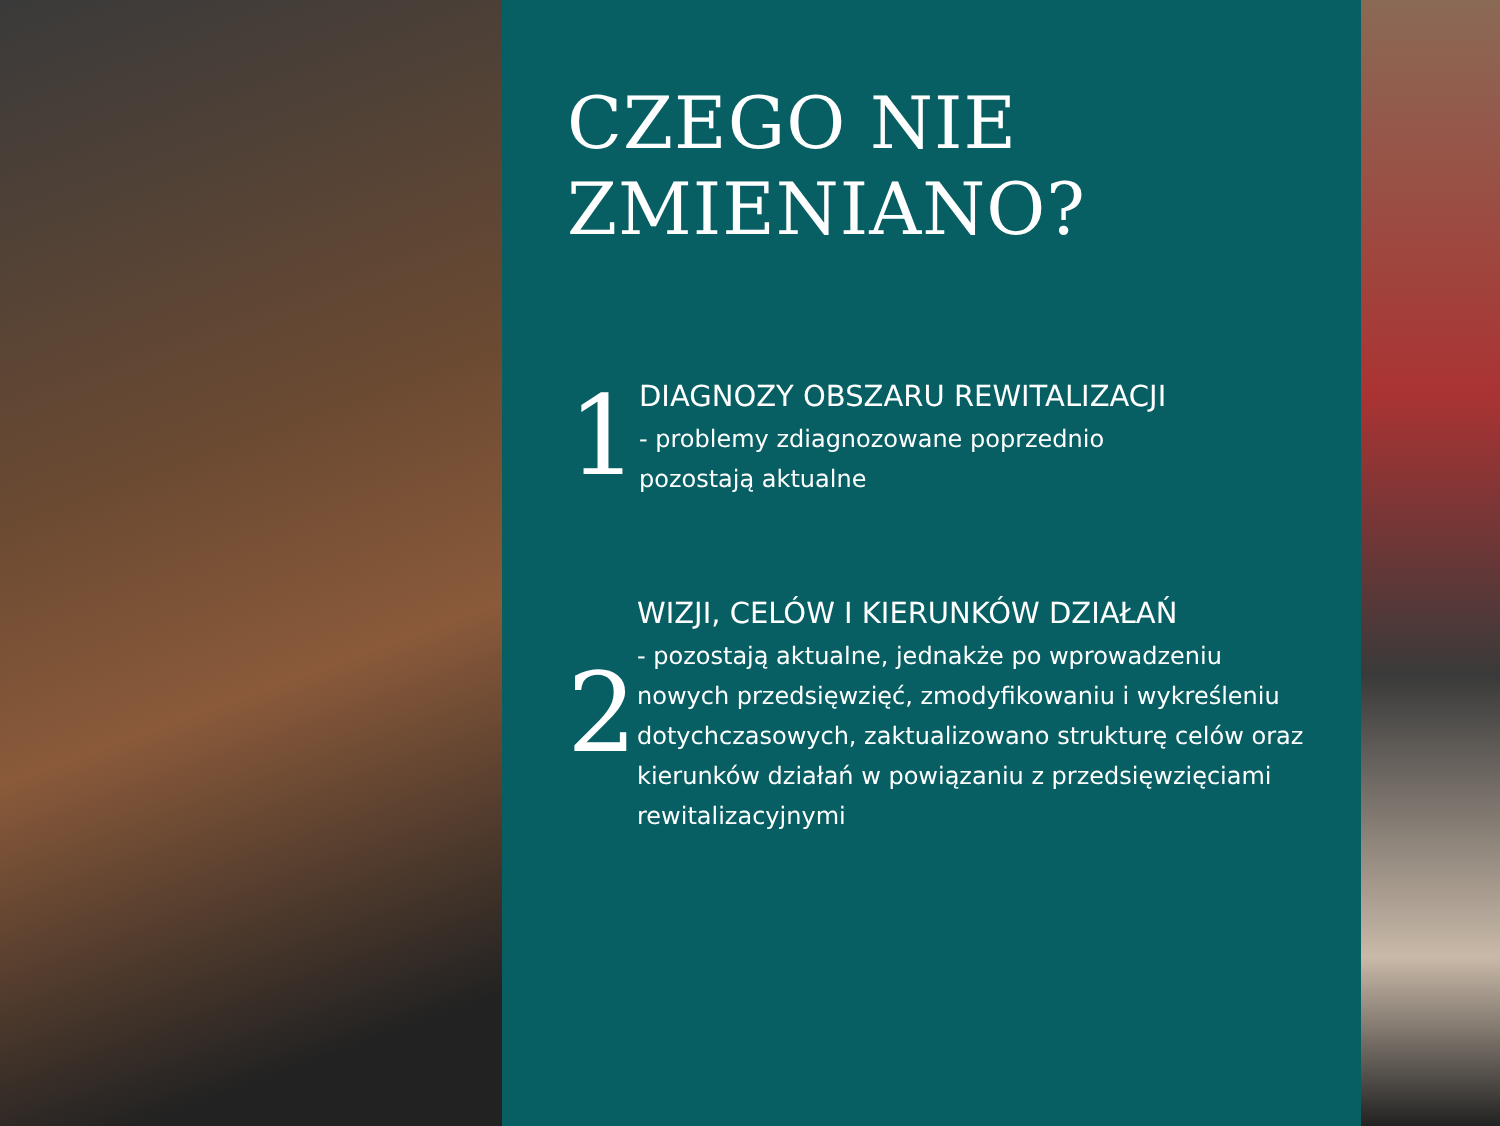CZEGO NIE
ZMIENIANO?
1
DIAGNOZY OBSZARU REWITALIZACJI
- problemy zdiagnozowane poprzednio
pozostają aktualne
2
WIZJI, CELÓW I KIERUNKÓW DZIAŁAŃ
- pozostają aktualne, jednakże po wprowadzeniu nowych przedsięwzięć, zmodyfikowaniu i wykreśleniu dotychczasowych, zaktualizowano strukturę celów oraz kierunków działań w powiązaniu z przedsięwzięciami rewitalizacyjnymi